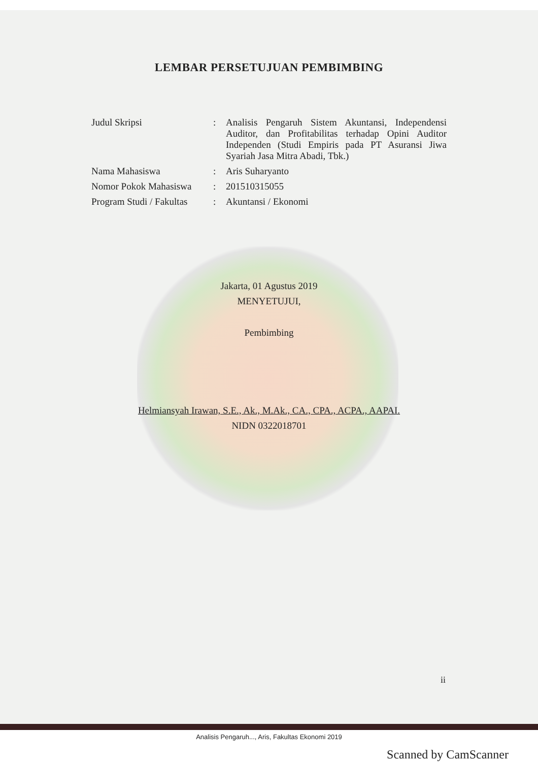LEMBAR PERSETUJUAN PEMBIMBING
| Judul Skripsi | : | Analisis Pengaruh Sistem Akuntansi, Independensi Auditor, dan Profitabilitas terhadap Opini Auditor Independen (Studi Empiris pada PT Asuransi Jiwa Syariah Jasa Mitra Abadi, Tbk.) |
| Nama Mahasiswa | : | Aris Suharyanto |
| Nomor Pokok Mahasiswa | : | 201510315055 |
| Program Studi / Fakultas | : | Akuntansi / Ekonomi |
Jakarta, 01 Agustus 2019
MENYETUJUI,
Pembimbing
Helmiansyah Irawan, S.E., Ak., M.Ak., CA., CPA., ACPA., AAPAI.
NIDN 0322018701
ii
Analisis Pengaruh..., Aris, Fakultas Ekonomi 2019
Scanned by CamScanner